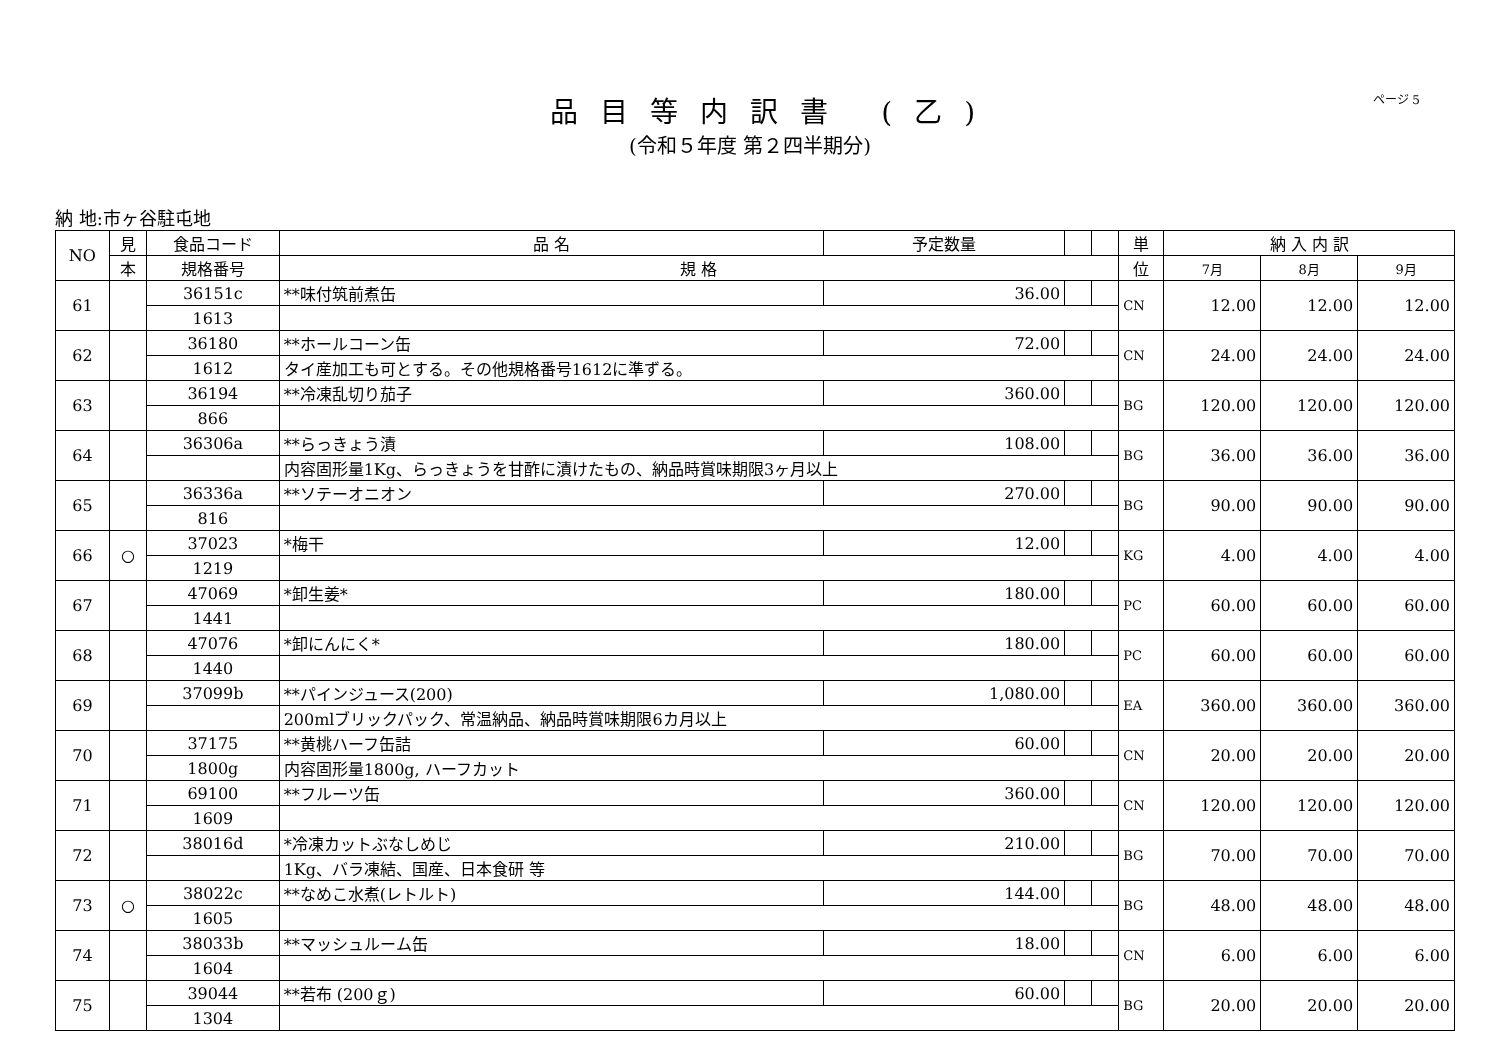品目等内訳書 (乙)
ページ 5
(令和５年度 第２四半期分)
納 地:市ヶ谷駐屯地
| NO | 見 | 食品コード | 品 名 | 予定数量 | | | 単 | 納 入 内 訳 | | |
| --- | --- | --- | --- | --- | --- | --- | --- | --- | --- | --- |
| | 本 | 規格番号 | 規 格 | | | | 位 | 7月 | 8月 | 9月 |
| 61 | | 36151c | **味付筑前煮缶 | 36.00 | | | CN | 12.00 | 12.00 | 12.00 |
| | | 1613 | | | | | | | | |
| 62 | | 36180 | **ホールコーン缶 | 72.00 | | | CN | 24.00 | 24.00 | 24.00 |
| | | 1612 | タイ産加工も可とする。その他規格番号1612に準ずる。 | | | | | | | |
| 63 | | 36194 | **冷凍乱切り茄子 | 360.00 | | | BG | 120.00 | 120.00 | 120.00 |
| | | 866 | | | | | | | | |
| 64 | | 36306a | **らっきょう漬 | 108.00 | | | BG | 36.00 | 36.00 | 36.00 |
| | | | 内容固形量1Kg、らっきょうを甘酢に漬けたもの、納品時賞味期限3ヶ月以上 | | | | | | | |
| 65 | | 36336a | **ソテーオニオン | 270.00 | | | BG | 90.00 | 90.00 | 90.00 |
| | | 816 | | | | | | | | |
| 66 | ○ | 37023 | *梅干 | 12.00 | | | KG | 4.00 | 4.00 | 4.00 |
| | | 1219 | | | | | | | | |
| 67 | | 47069 | *卸生姜* | 180.00 | | | PC | 60.00 | 60.00 | 60.00 |
| | | 1441 | | | | | | | | |
| 68 | | 47076 | *卸にんにく* | 180.00 | | | PC | 60.00 | 60.00 | 60.00 |
| | | 1440 | | | | | | | | |
| 69 | | 37099b | **パインジュース(200) | 1,080.00 | | | EA | 360.00 | 360.00 | 360.00 |
| | | | 200mlブリックパック、常温納品、納品時賞味期限6カ月以上 | | | | | | | |
| 70 | | 37175 | **黄桃ハーフ缶詰 | 60.00 | | | CN | 20.00 | 20.00 | 20.00 |
| | | 1800g | 内容固形量1800g, ハーフカット | | | | | | | |
| 71 | | 69100 | **フルーツ缶 | 360.00 | | | CN | 120.00 | 120.00 | 120.00 |
| | | 1609 | | | | | | | | |
| 72 | | 38016d | *冷凍カットぶなしめじ | 210.00 | | | BG | 70.00 | 70.00 | 70.00 |
| | | | 1Kg、バラ凍結、国産、日本食研 等 | | | | | | | |
| 73 | ○ | 38022c | **なめこ水煮(レトルト) | 144.00 | | | BG | 48.00 | 48.00 | 48.00 |
| | | 1605 | | | | | | | | |
| 74 | | 38033b | **マッシュルーム缶 | 18.00 | | | CN | 6.00 | 6.00 | 6.00 |
| | | 1604 | | | | | | | | |
| 75 | | 39044 | **若布 (200ｇ) | 60.00 | | | BG | 20.00 | 20.00 | 20.00 |
| | | 1304 | | | | | | | | |